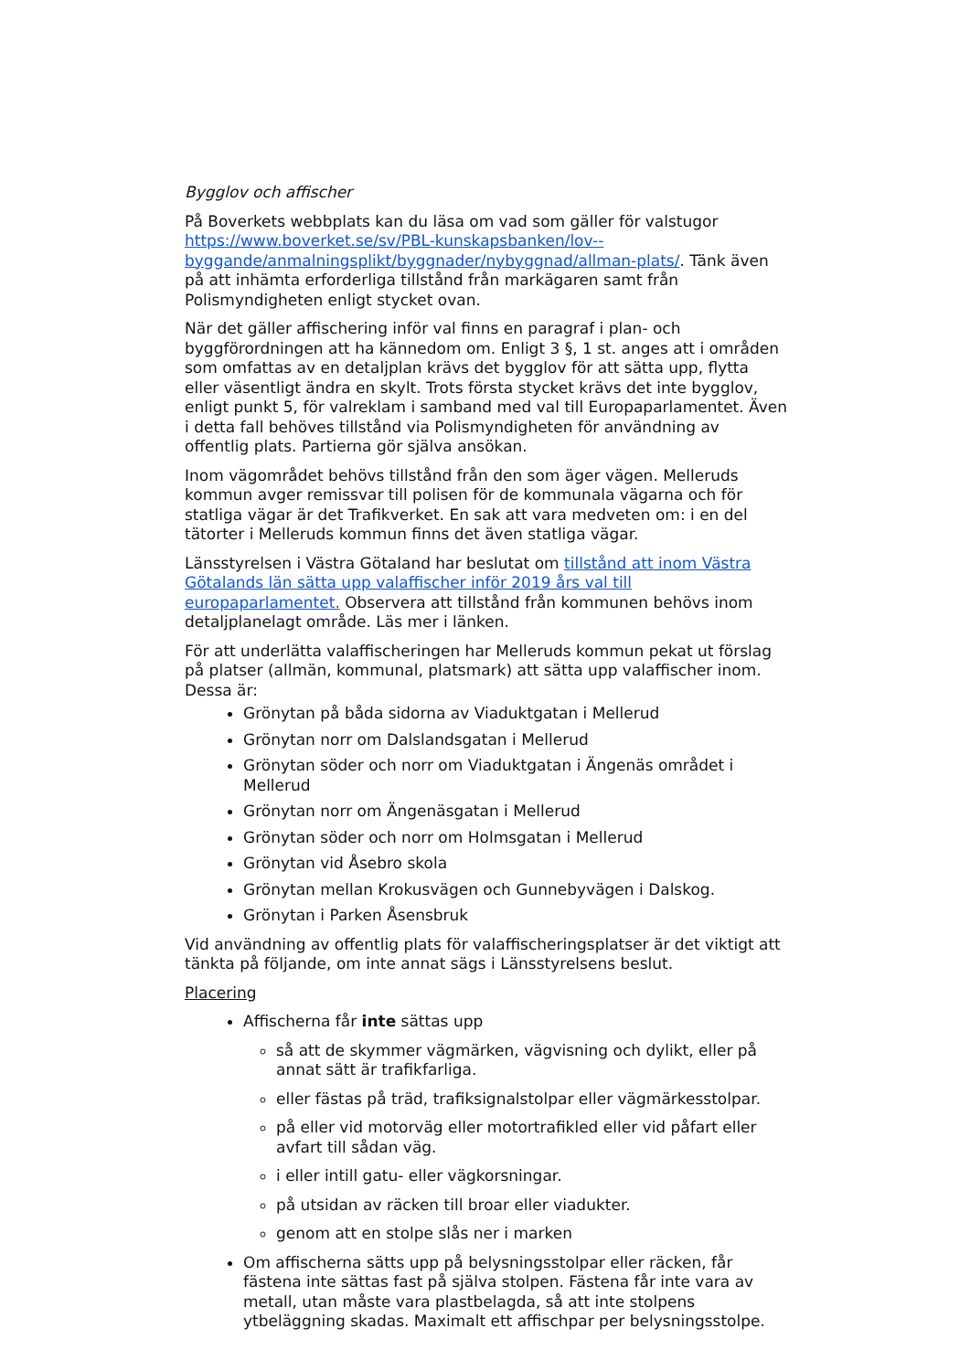Bygglov och affischer
På Boverkets webbplats kan du läsa om vad som gäller för valstugor https://www.boverket.se/sv/PBL-kunskapsbanken/lov--byggande/anmalningsplikt/byggnader/nybyggnad/allman-plats/. Tänk även på att inhämta erforderliga tillstånd från markägaren samt från Polismyndigheten enligt stycket ovan.
När det gäller affischering inför val finns en paragraf i plan- och byggförordningen att ha kännedom om. Enligt 3 §, 1 st. anges att i områden som omfattas av en detaljplan krävs det bygglov för att sätta upp, flytta eller väsentligt ändra en skylt. Trots första stycket krävs det inte bygglov, enligt punkt 5, för valreklam i samband med val till Europaparlamentet. Även i detta fall behöves tillstånd via Polismyndigheten för användning av offentlig plats. Partierna gör själva ansökan.
Inom vägområdet behövs tillstånd från den som äger vägen. Melleruds kommun avger remissvar till polisen för de kommunala vägarna och för statliga vägar är det Trafikverket. En sak att vara medveten om: i en del tätorter i Melleruds kommun finns det även statliga vägar.
Länsstyrelsen i Västra Götaland har beslutat om tillstånd att inom Västra Götalands län sätta upp valaffischer inför 2019 års val till europaparlamentet. Observera att tillstånd från kommunen behövs inom detaljplanelagt område. Läs mer i länken.
För att underlätta valaffischeringen har Melleruds kommun pekat ut förslag på platser (allmän, kommunal, platsmark) att sätta upp valaffischer inom. Dessa är:
Grönytan på båda sidorna av Viaduktgatan i Mellerud
Grönytan norr om Dalslandsgatan i Mellerud
Grönytan söder och norr om Viaduktgatan i Ängenäs området i Mellerud
Grönytan norr om Ängenäsgatan i Mellerud
Grönytan söder och norr om Holmsgatan i Mellerud
Grönytan vid Åsebro skola
Grönytan mellan Krokusvägen och Gunnebyvägen i Dalskog.
Grönytan i Parken Åsensbruk
Vid användning av offentlig plats för valaffischeringsplatser är det viktigt att tänkta på följande, om inte annat sägs i Länsstyrelsens beslut.
Placering
Affischerna får inte sättas upp
så att de skymmer vägmärken, vägvisning och dylikt, eller på annat sätt är trafikfarliga.
eller fästas på träd, trafiksignalstolpar eller vägmärkesstolpar.
på eller vid motorväg eller motortrafikled eller vid påfart eller avfart till sådan väg.
i eller intill gatu- eller vägkorsningar.
på utsidan av räcken till broar eller viadukter.
genom att en stolpe slås ner i marken
Om affischerna sätts upp på belysningsstolpar eller räcken, får fästena inte sättas fast på själva stolpen. Fästena får inte vara av metall, utan måste vara plastbelagda, så att inte stolpens ytbeläggning skadas. Maximalt ett affischpar per belysningsstolpe.